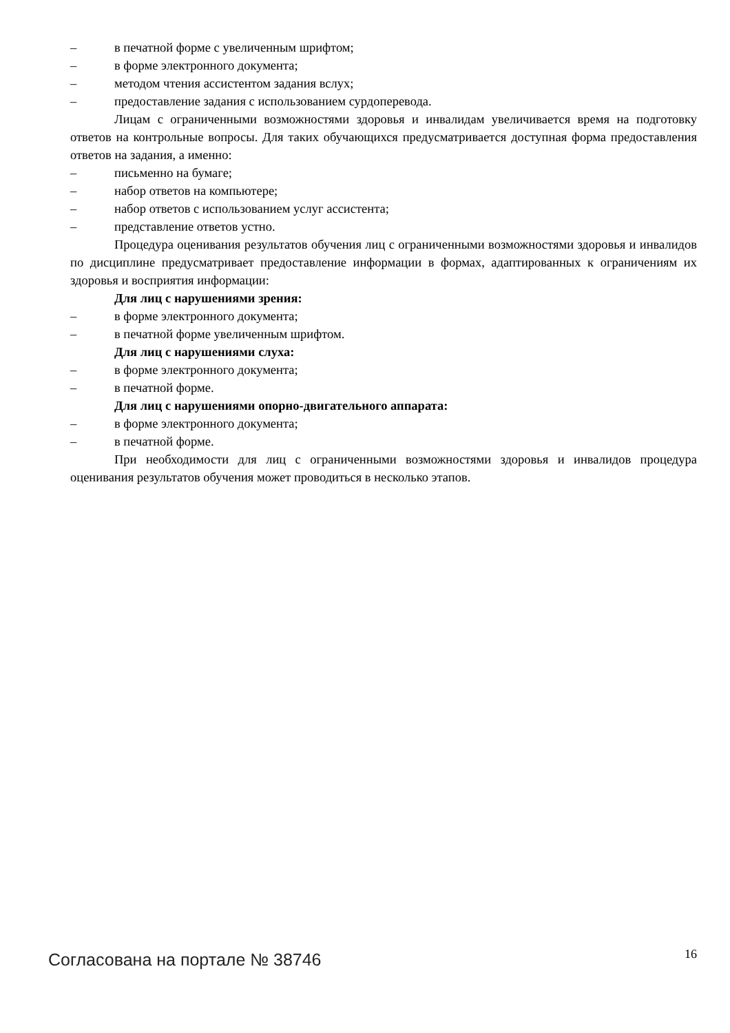– в печатной форме с увеличенным шрифтом;
– в форме электронного документа;
– методом чтения ассистентом задания вслух;
– предоставление задания с использованием сурдоперевода.
Лицам с ограниченными возможностями здоровья и инвалидам увеличивается время на подготовку ответов на контрольные вопросы. Для таких обучающихся предусматривается доступная форма предоставления ответов на задания, а именно:
– письменно на бумаге;
– набор ответов на компьютере;
– набор ответов с использованием услуг ассистента;
– представление ответов устно.
Процедура оценивания результатов обучения лиц с ограниченными возможностями здоровья и инвалидов по дисциплине предусматривает предоставление информации в формах, адаптированных к ограничениям их здоровья и восприятия информации:
Для лиц с нарушениями зрения:
– в форме электронного документа;
– в печатной форме увеличенным шрифтом.
Для лиц с нарушениями слуха:
– в форме электронного документа;
– в печатной форме.
Для лиц с нарушениями опорно-двигательного аппарата:
– в форме электронного документа;
– в печатной форме.
При необходимости для лиц с ограниченными возможностями здоровья и инвалидов процедура оценивания результатов обучения может проводиться в несколько этапов.
Согласована на портале № 38746 16